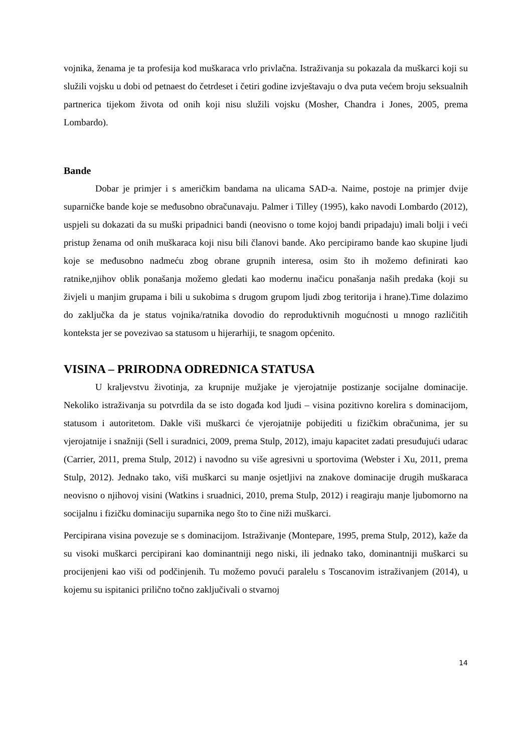vojnika, ženama je ta profesija kod muškaraca vrlo privlačna. Istraživanja su pokazala da muškarci koji su služili vojsku u dobi od petnaest do četrdeset i četiri godine izvještavaju o dva puta većem broju seksualnih partnerica tijekom života od onih koji nisu služili vojsku (Mosher, Chandra i Jones, 2005, prema Lombardo).
Bande
Dobar je primjer i s američkim bandama na ulicama SAD-a. Naime, postoje na primjer dvije suparničke bande koje se međusobno obračunavaju. Palmer i Tilley (1995), kako navodi Lombardo (2012), uspjeli su dokazati da su muški pripadnici bandi (neovisno o tome kojoj bandi pripadaju) imali bolji i veći pristup ženama od onih muškaraca koji nisu bili članovi bande. Ako percipiramo bande kao skupine ljudi koje se međusobno nadmeću zbog obrane grupnih interesa, osim što ih možemo definirati kao ratnike,njihov oblik ponašanja možemo gledati kao modernu inačicu ponašanja naših predaka (koji su živjeli u manjim grupama i bili u sukobima s drugom grupom ljudi zbog teritorija i hrane).Time dolazimo do zaključka da je status vojnika/ratnika dovodio do reproduktivnih mogućnosti u mnogo različitih konteksta jer se povezivao sa statusom u hijerarhiji, te snagom općenito.
VISINA – PRIRODNA ODREDNICA STATUSA
U kraljevstvu životinja, za krupnije mužjake je vjerojatnije postizanje socijalne dominacije. Nekoliko istraživanja su potvrdila da se isto događa kod ljudi – visina pozitivno korelira s dominacijom, statusom i autoritetom. Dakle viši muškarci će vjerojatnije pobijediti u fizičkim obračunima, jer su vjerojatnije i snažniji (Sell i suradnici, 2009, prema Stulp, 2012), imaju kapacitet zadati presuđujući udarac (Carrier, 2011, prema Stulp, 2012) i navodno su više agresivni u sportovima (Webster i Xu, 2011, prema Stulp, 2012). Jednako tako, viši muškarci su manje osjetljivi na znakove dominacije drugih muškaraca neovisno o njihovoj visini (Watkins i sruadnici, 2010, prema Stulp, 2012) i reagiraju manje ljubomorno na socijalnu i fizičku dominaciju suparnika nego što to čine niži muškarci.
Percipirana visina povezuje se s dominacijom. Istraživanje (Montepare, 1995, prema Stulp, 2012), kaže da su visoki muškarci percipirani kao dominantniji nego niski, ili jednako tako, dominantniji muškarci su procijenjeni kao viši od podčinjenih. Tu možemo povući paralelu s Toscanovim istraživanjem (2014), u kojemu su ispitanici prilično točno zaključivali o stvarnoj
14